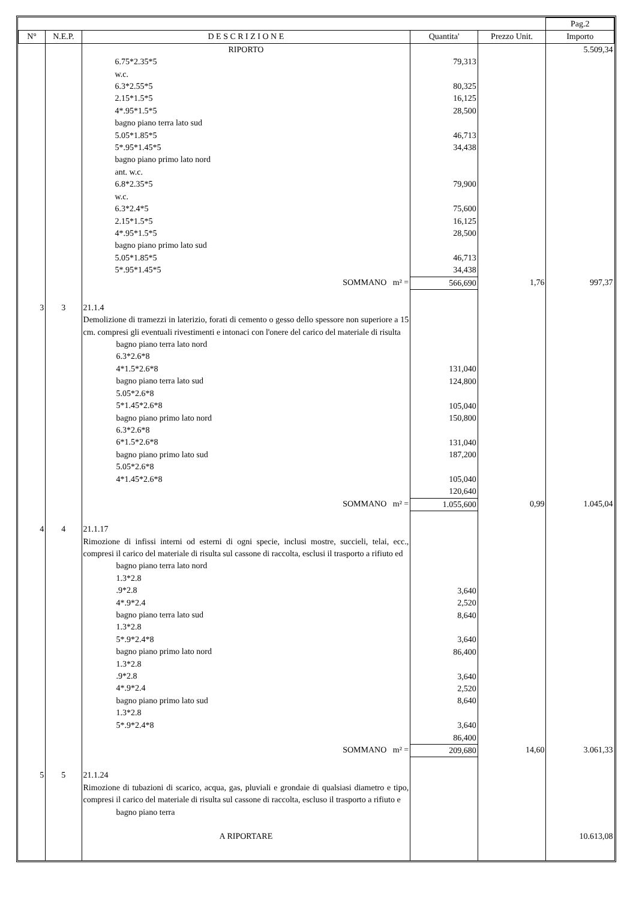| | | | | | Pag.2 |
| N° | N.E.P. | D E S C R I Z I O N E | Quantita' | Prezzo Unit. | Importo |
| | | RIPORTO | | | 5.509,34 |
| | | 6.75*2.35*5 w.c. 6.3*2.55*5 2.15*1.5*5 4*.95*1.5*5 bagno piano terra lato sud 5.05*1.85*5 5*.95*1.45*5 bagno piano primo lato nord ant. w.c. 6.8*2.35*5 w.c. 6.3*2.4*5 2.15*1.5*5 4*.95*1.5*5 bagno piano primo lato sud 5.05*1.85*5 5*.95*1.45*5 | 79,313 80,325 16,125 28,500 46,713 34,438 79,900 75,600 16,125 28,500 46,713 34,438 | | |
| | | SOMMANO m² = | 566,690 | 1,76 | 997,37 |
| 3 | 3 | 21.1.4 Demolizione di tramezzi in laterizio, forati di cemento o gesso dello spessore non superiore a 15 cm. compresi gli eventuali rivestimenti e intonaci con l'onere del carico del materiale di risulta bagno piano terra lato nord 6.3*2.6*8 4*1.5*2.6*8 bagno piano terra lato sud 5.05*2.6*8 5*1.45*2.6*8 bagno piano primo lato nord 6.3*2.6*8 6*1.5*2.6*8 bagno piano primo lato sud 5.05*2.6*8 4*1.45*2.6*8 | 131,040 124,800 105,040 150,800 131,040 187,200 105,040 120,640 | | |
| | | SOMMANO m² = | 1.055,600 | 0,99 | 1.045,04 |
| 4 | 4 | 21.1.17 Rimozione di infissi interni od esterni di ogni specie, inclusi mostre, succieli, telai, ecc., compresi il carico del materiale di risulta sul cassone di raccolta, esclusi il trasporto a rifiuto ed bagno piano terra lato nord 1.3*2.8 .9*2.8 4*.9*2.4 bagno piano terra lato sud 1.3*2.8 5*.9*2.4*8 bagno piano primo lato nord 1.3*2.8 .9*2.8 4*.9*2.4 bagno piano primo lato sud 1.3*2.8 5*.9*2.4*8 | 3,640 2,520 8,640 3,640 86,400 3,640 2,520 8,640 3,640 86,400 | | |
| | | SOMMANO m² = | 209,680 | 14,60 | 3.061,33 |
| 5 | 5 | 21.1.24 Rimozione di tubazioni di scarico, acqua, gas, pluviali e grondaie di qualsiasi diametro e tipo, compresi il carico del materiale di risulta sul cassone di raccolta, escluso il trasporto a rifiuto e bagno piano terra | | | |
| | | A RIPORTARE | | | 10.613,08 |